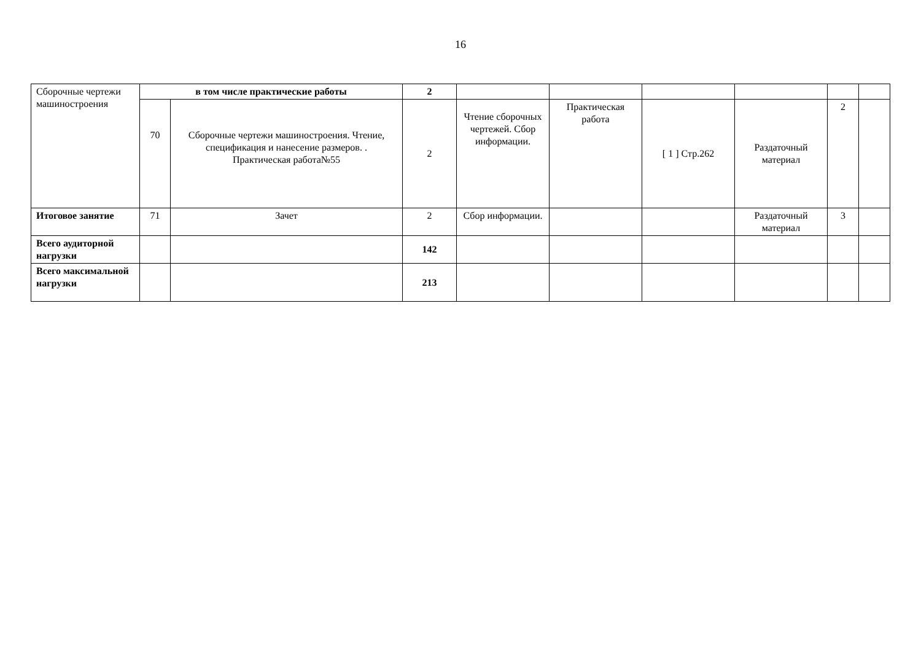16
| Сборочные чертежи машиностроения | в том числе практические работы | | 2 | | | | | | |
| | 70 | Сборочные чертежи машиностроения. Чтение, спецификация и нанесение размеров. . Практическая работа№55 | 2 | Чтение сборочных чертежей. Сбор информации. | Практическая работа | [ 1 ] Стр.262 | Раздаточный материал | 2 | |
| Итоговое занятие | 71 | Зачет | 2 | Сбор информации. | | | Раздаточный материал | 3 | |
| Всего аудиторной нагрузки | | | 142 | | | | | | |
| Всего максимальной нагрузки | | | 213 | | | | | | |